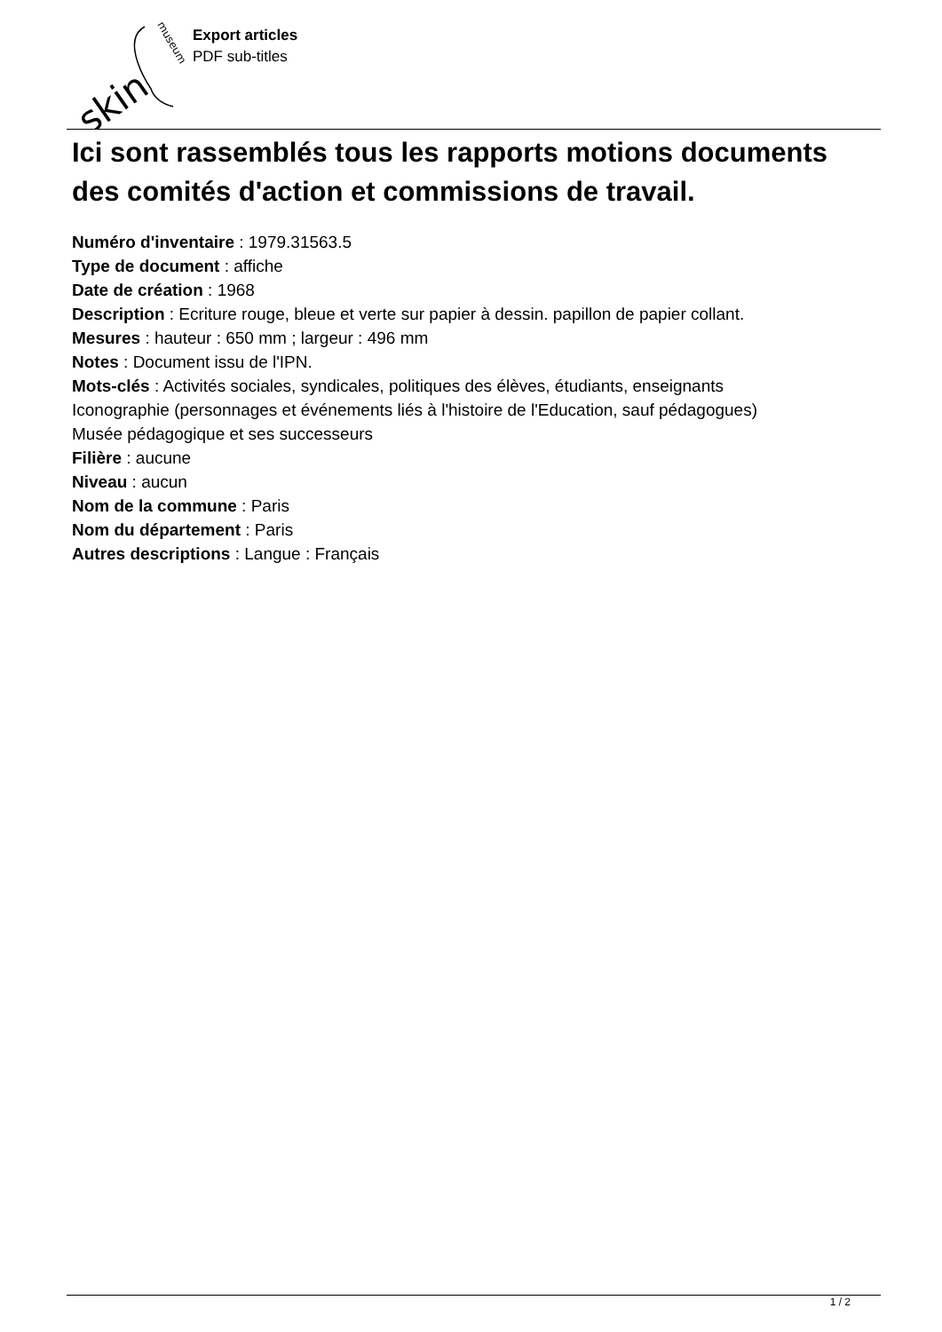skin
museum
Export articles
PDF sub-titles
Ici sont rassemblés tous les rapports motions documents des comités d'action et commissions de travail.
Numéro d'inventaire : 1979.31563.5
Type de document : affiche
Date de création : 1968
Description : Ecriture rouge, bleue et verte sur papier à dessin. papillon de papier collant.
Mesures : hauteur : 650 mm ; largeur : 496 mm
Notes : Document issu de l'IPN.
Mots-clés : Activités sociales, syndicales, politiques des élèves, étudiants, enseignants
Iconographie (personnages et événements liés à l'histoire de l'Education, sauf pédagogues)
Musée pédagogique et ses successeurs
Filière : aucune
Niveau : aucun
Nom de la commune : Paris
Nom du département : Paris
Autres descriptions : Langue : Français
1 / 2